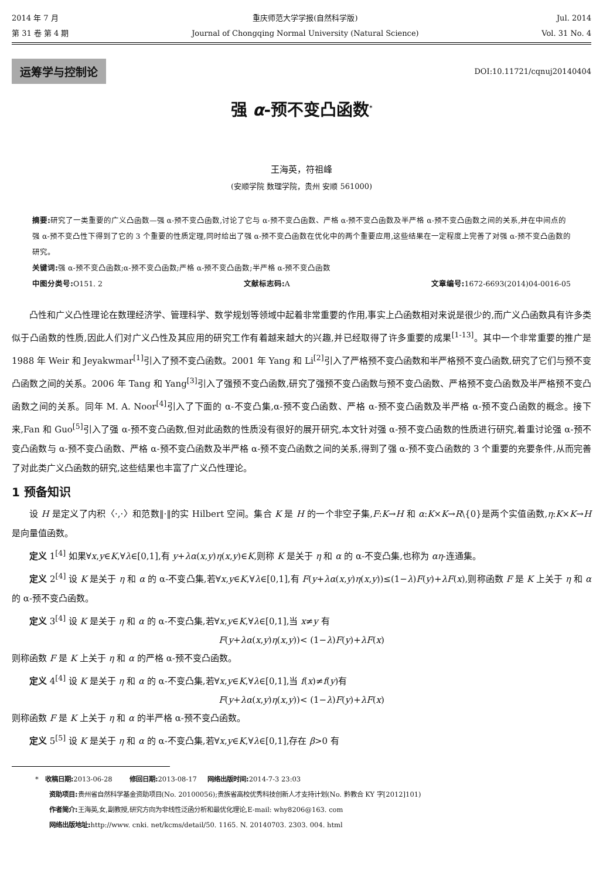2014 年 7 月
第 31 卷 第 4 期
重庆师范大学学报(自然科学版)
Journal of Chongqing Normal University (Natural Science)
Jul. 2014
Vol. 31 No. 4
运筹学与控制论 DOI:10.11721/cqnuj20140404
强 α-预不变凸函数<sup>*</sup>
王海英，符祖峰
(安顺学院 数理学院，贵州 安顺 561000)
摘要: 研究了一类重要的广义凸函数—强 α-预不变凸函数,讨论了它与 α-预不变凸函数、严格 α-预不变凸函数及半严格 α-预不变凸函数之间的关系,并在中间点的强 α-预不变凸性下得到了它的 3 个重要的性质定理,同时给出了强 α-预不变凸函数在优化中的两个重要应用,这些结果在一定程度上完善了对强 α-预不变凸函数的研究。
关键词: 强 α-预不变凸函数;α-预不变凸函数;严格 α-预不变凸函数;半严格 α-预不变凸函数
中图分类号: O151. 2 文献标志码: A 文章编号: 1672-6693(2014)04-0016-05
凸性和广义凸性理论在数理经济学、管理科学、数学规划等领域中起着非常重要的作用,事实上凸函数相对来说是很少的,而广义凸函数具有许多类似于凸函数的性质,因此人们对广义凸性及其应用的研究工作有着越来越大的兴趣,并已经取得了许多重要的成果<sup>[1-13]</sup>。其中一个非常重要的推广是 1988 年 Weir 和 Jeyakwmar<sup>[1]</sup>引入了预不变凸函数。2001 年 Yang 和 Li<sup>[2]</sup>引入了严格预不变凸函数和半严格预不变凸函数,研究了它们与预不变凸函数之间的关系。2006 年 Tang 和 Yang<sup>[3]</sup>引入了强预不变凸函数,研究了强预不变凸函数与预不变凸函数、严格预不变凸函数及半严格预不变凸函数之间的关系。同年 M. A. Noor<sup>[4]</sup>引入了下面的 α-不变凸集,α-预不变凸函数、严格 α-预不变凸函数及半严格 α-预不变凸函数的概念。接下来,Fan 和 Guo<sup>[5]</sup>引入了强 α-预不变凸函数,但对此函数的性质没有很好的展开研究,本文针对强 α-预不变凸函数的性质进行研究,着重讨论强 α-预不变凸函数与 α-预不变凸函数、严格 α-预不变凸函数及半严格 α-预不变凸函数之间的关系,得到了强 α-预不变凸函数的 3 个重要的充要条件,从而完善了对此类广义凸函数的研究,这些结果也丰富了广义凸性理论。
1 预备知识
设 H 是定义了内积〈·,·〉和范数‖·‖的实 Hilbert 空间。集合 K 是 H 的一个非空子集,F:K→H 和 α:K×K→R\{0}是两个实值函数,η:K×K→H 是向量值函数。
定义 1<sup>[4]</sup> 如果∀x,y∈K,∀λ∈[0,1],有 y+λα(x,y)η(x,y)∈K,则称 K 是关于 η 和 α 的 α-不变凸集,也称为 αη-连通集。
定义 2<sup>[4]</sup> 设 K 是关于 η 和 α 的 α-不变凸集,若∀x,y∈K,∀λ∈[0,1],有 F(y+λα(x,y)η(x,y))≤(1−λ)F(y)+λF(x),则称函数 F 是 K 上关于 η 和 α 的 α-预不变凸函数。
定义 3<sup>[4]</sup> 设 K 是关于 η 和 α 的 α-不变凸集,若∀x,y∈K,∀λ∈[0,1],当 x≠y 有
F(y+λα(x,y)η(x,y))< (1−λ)F(y)+λF(x)
则称函数 F 是 K 上关于 η 和 α 的严格 α-预不变凸函数。
定义 4<sup>[4]</sup> 设 K 是关于 η 和 α 的 α-不变凸集,若∀x,y∈K,∀λ∈[0,1],当 f(x)≠f(y)有
F(y+λα(x,y)η(x,y))< (1−λ)F(y)+λF(x)
则称函数 F 是 K 上关于 η 和 α 的半严格 α-预不变凸函数。
定义 5<sup>[5]</sup> 设 K 是关于 η 和 α 的 α-不变凸集,若∀x,y∈K,∀λ∈[0,1],存在 β>0 有
* 收稿日期: 2013-06-28 修回日期: 2013-08-17 网络出版时间: 2014-7-3 23:03
资助项目: 贵州省自然科学基金资助项目(No. 20100056);贵族省高校优秀科技创新人才支持计划(No. 黔教合 KY 字[2012]101)
作者简介: 王海英,女,副教授,研究方向为非线性泛函分析和最优化理论,E-mail: why8206@163. com
网络出版地址: http://www. cnki. net/kcms/detail/50. 1165. N. 20140703. 2303. 004. html